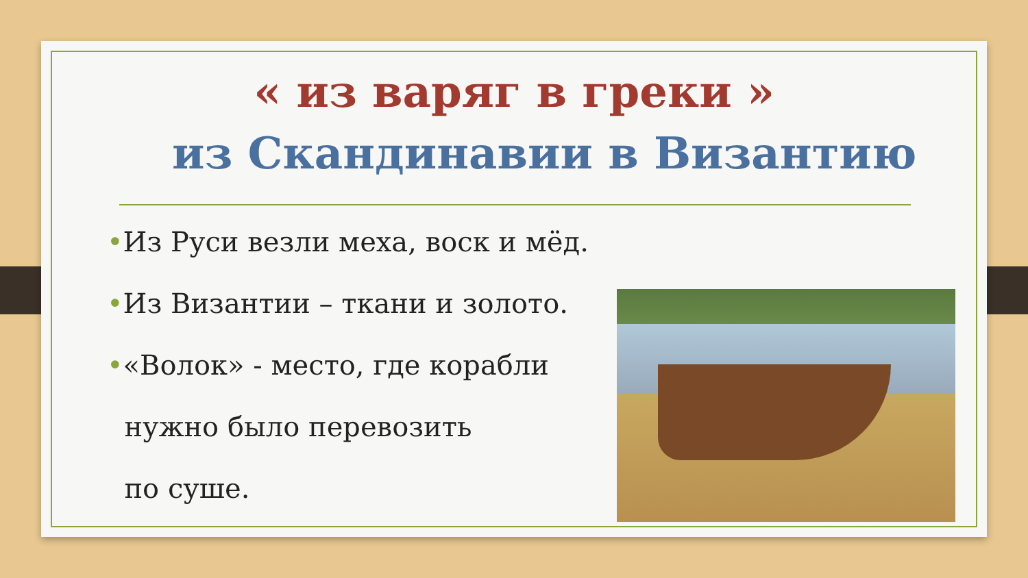« из варяг в греки »
из Скандинавии в Византию
•Из Руси везли меха, воск и мёд.
•Из Византии – ткани и золото.
•«Волок» - место, где корабли
нужно было перевозить
по суше.